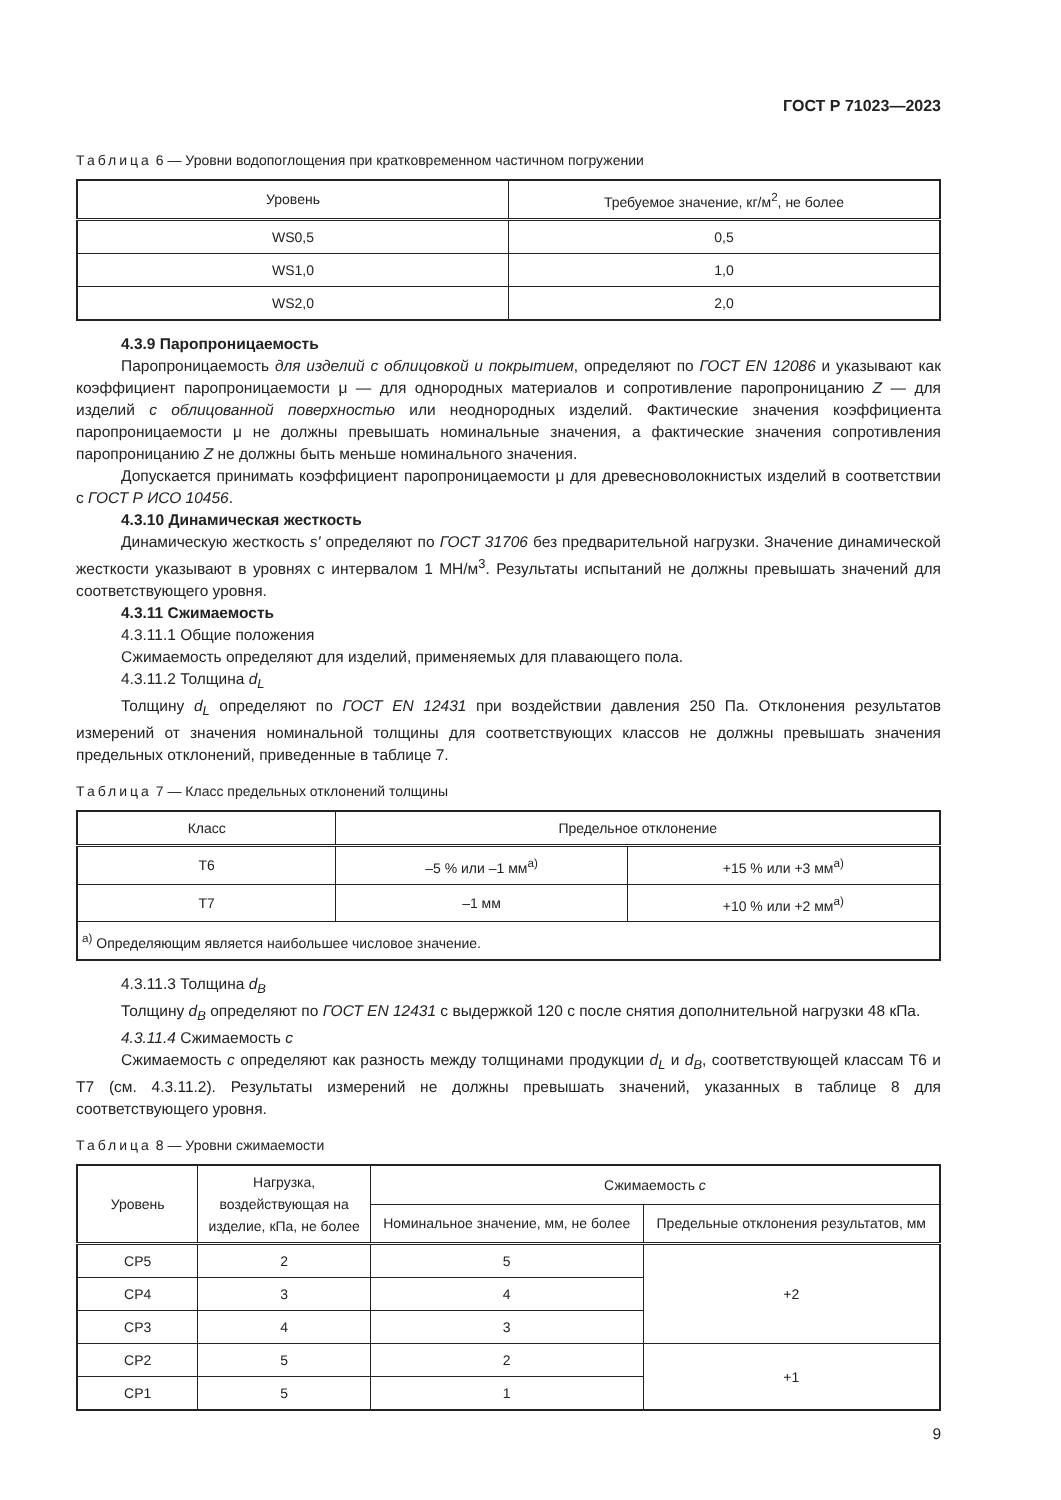ГОСТ Р 71023—2023
Таблица 6 — Уровни водопоглощения при кратковременном частичном погружении
| Уровень | Требуемое значение, кг/м<sup>2</sup>, не более |
| --- | --- |
| WS0,5 | 0,5 |
| WS1,0 | 1,0 |
| WS2,0 | 2,0 |
4.3.9 Паропроницаемость
Паропроницаемость для изделий с облицовкой и покрытием, определяют по ГОСТ EN 12086 и указывают как коэффициент паропроницаемости μ — для однородных материалов и сопротивление паропроницанию Z — для изделий с облицованной поверхностью или неоднородных изделий. Фактические значения коэффициента паропроницаемости μ не должны превышать номинальные значения, а фактические значения сопротивления паропроницанию Z не должны быть меньше номинального значения.
Допускается принимать коэффициент паропроницаемости μ для древесноволокнистых изделий в соответствии с ГОСТ Р ИСО 10456.
4.3.10 Динамическая жесткость
Динамическую жесткость s' определяют по ГОСТ 31706 без предварительной нагрузки. Значение динамической жесткости указывают в уровнях с интервалом 1 МН/м<sup>3</sup>. Результаты испытаний не должны превышать значений для соответствующего уровня.
4.3.11 Сжимаемость
4.3.11.1 Общие положения
Сжимаемость определяют для изделий, применяемых для плавающего пола.
4.3.11.2 Толщина d<sub>L</sub>
Толщину d<sub>L</sub> определяют по ГОСТ EN 12431 при воздействии давления 250 Па. Отклонения результатов измерений от значения номинальной толщины для соответствующих классов не должны превышать значения предельных отклонений, приведенные в таблице 7.
Таблица 7 — Класс предельных отклонений толщины
| Класс | Предельное отклонение | |
| --- | --- | --- |
| T6 | –5 % или –1 мм<sup>a)</sup> | +15 % или +3 мм<sup>a)</sup> |
| T7 | –1 мм | +10 % или +2 мм<sup>a)</sup> |
| <sup>a)</sup> Определяющим является наибольшее числовое значение. | | |
4.3.11.3 Толщина d<sub>B</sub>
Толщину d<sub>B</sub> определяют по ГОСТ EN 12431 с выдержкой 120 с после снятия дополнительной нагрузки 48 кПа.
4.3.11.4 Сжимаемость c
Сжимаемость c определяют как разность между толщинами продукции d<sub>L</sub> и d<sub>B</sub>, соответствующей классам T6 и T7 (см. 4.3.11.2). Результаты измерений не должны превышать значений, указанных в таблице 8 для соответствующего уровня.
Таблица 8 — Уровни сжимаемости
| Уровень | Нагрузка, воздействующая на изделие, кПа, не более | Сжимаемость c | |
| --- | --- | --- | --- |
| | | Номинальное значение, мм, не более | Предельные отклонения результатов, мм |
| CP5 | 2 | 5 | +2 |
| CP4 | 3 | 4 | |
| CP3 | 4 | 3 | |
| CP2 | 5 | 2 | +1 |
| CP1 | 5 | 1 | |
9